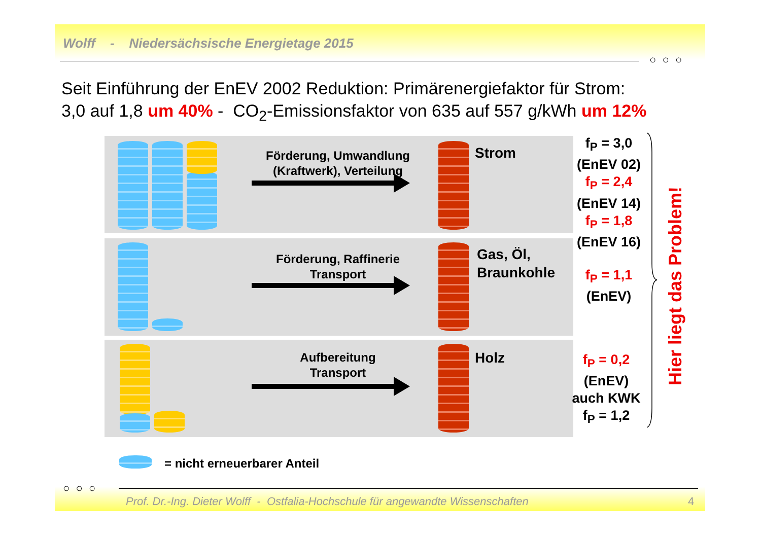Wolff - Niedersächsische Energietage 2015
○ ○ ○
Seit Einführung der EnEV 2002 Reduktion: Primärenergiefaktor für Strom:
3,0 auf 1,8 um 40% - CO<sub>2</sub>-Emissionsfaktor von 635 auf 557 g/kWh um 12%
Förderung, Umwandlung
(Kraftwerk), Verteilung
Strom
Förderung, Raffinerie
Transport
Gas, Öl,
Braunkohle
Aufbereitung
Transport
Holz
f<sub>P</sub> = 3,0
(EnEV 02)
f<sub>P</sub> = 2,4
(EnEV 14)
f<sub>P</sub> = 1,8
(EnEV 16)
f<sub>P</sub> = 1,1
(EnEV)
f<sub>P</sub> = 0,2
(EnEV)
auch KWK
f<sub>P</sub> = 1,2
Hier liegt das Problem!
= nicht erneuerbarer Anteil
○ ○ ○
Prof. Dr.-Ing. Dieter Wolff - Ostfalia-Hochschule für angewandte Wissenschaften
4